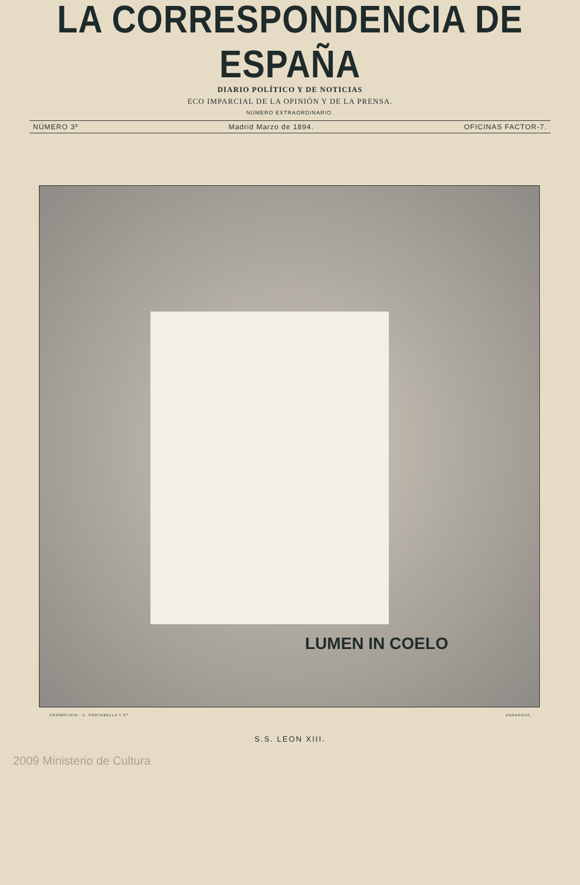LA CORRESPONDENCIA DE ESPAÑA
DIARIO POLÍTICO Y DE NOTICIAS
ECO IMPARCIAL DE LA OPINIÓN Y DE LA PRENSA.
NÚMERO EXTRAORDINARIO.
NÚMERO 3º Madrid Marzo de 1894. OFICINAS FACTOR-7.
LUMEN IN COELO
CROMOTIPIA - E. PORTABELLA Y Cª ZARAGOZA.
S.S. LEON XIII.
2009 Ministerio de Cultura